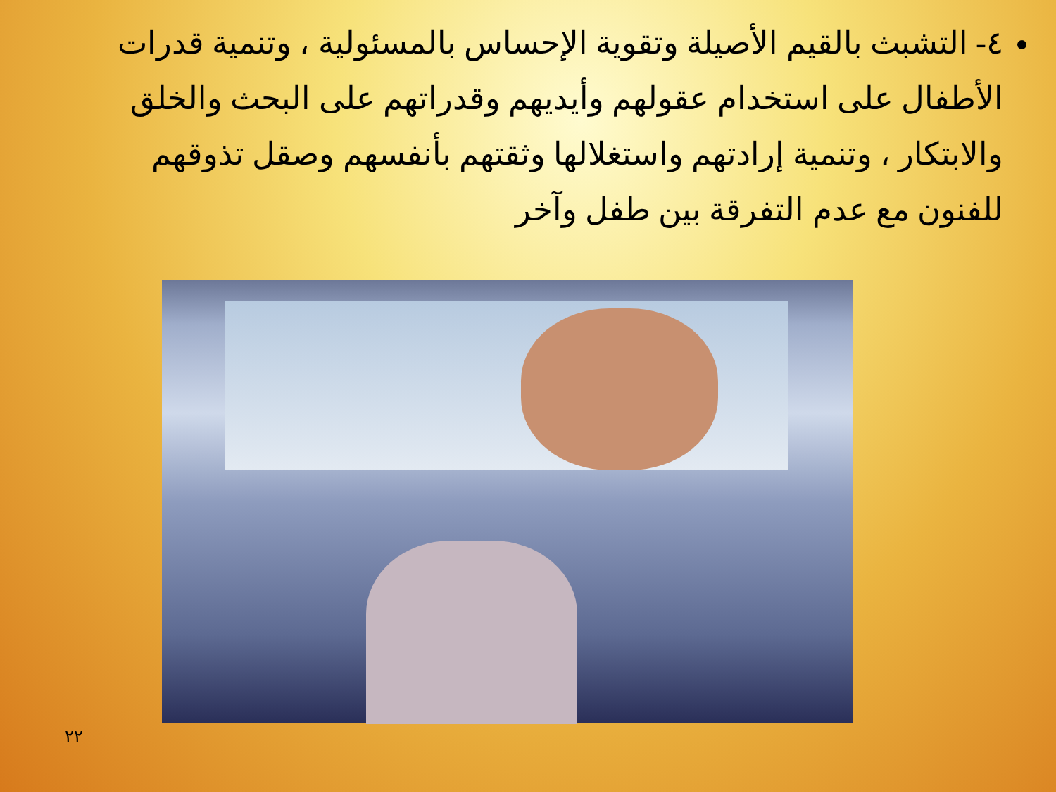٤- التشبث بالقيم الأصيلة وتقوية الإحساس بالمسئولية ، وتنمية قدرات الأطفال على استخدام عقولهم وأيديهم وقدراتهم على البحث والخلق والابتكار ، وتنمية إرادتهم واستغلالها وثقتهم بأنفسهم وصقل تذوقهم للفنون مع عدم التفرقة بين طفل وآخر
٢٢